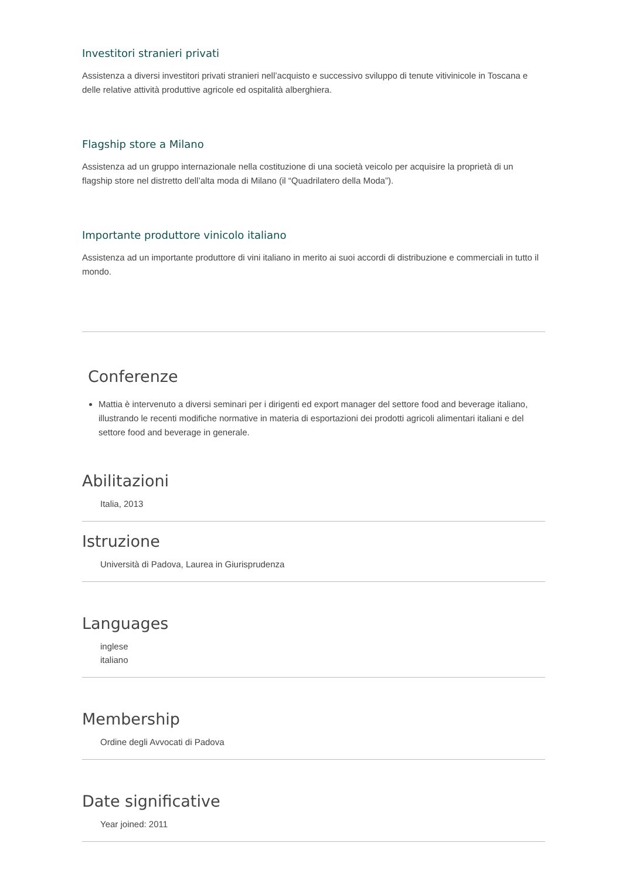Investitori stranieri privati
Assistenza a diversi investitori privati stranieri nell’acquisto e successivo sviluppo di tenute vitivinicole in Toscana e delle relative attività produttive agricole ed ospitalità alberghiera.
Flagship store a Milano
Assistenza ad un gruppo internazionale nella costituzione di una società veicolo per acquisire la proprietà di un flagship store nel distretto dell’alta moda di Milano (il “Quadrilatero della Moda”).
Importante produttore vinicolo italiano
Assistenza ad un importante produttore di vini italiano in merito ai suoi accordi di distribuzione e commerciali in tutto il mondo.
Conferenze
Mattia è intervenuto a diversi seminari per i dirigenti ed export manager del settore food and beverage italiano, illustrando le recenti modifiche normative in materia di esportazioni dei prodotti agricoli alimentari italiani e del settore food and beverage in generale.
Abilitazioni
Italia, 2013
Istruzione
Università di Padova, Laurea in Giurisprudenza
Languages
inglese
italiano
Membership
Ordine degli Avvocati di Padova
Date significative
Year joined: 2011